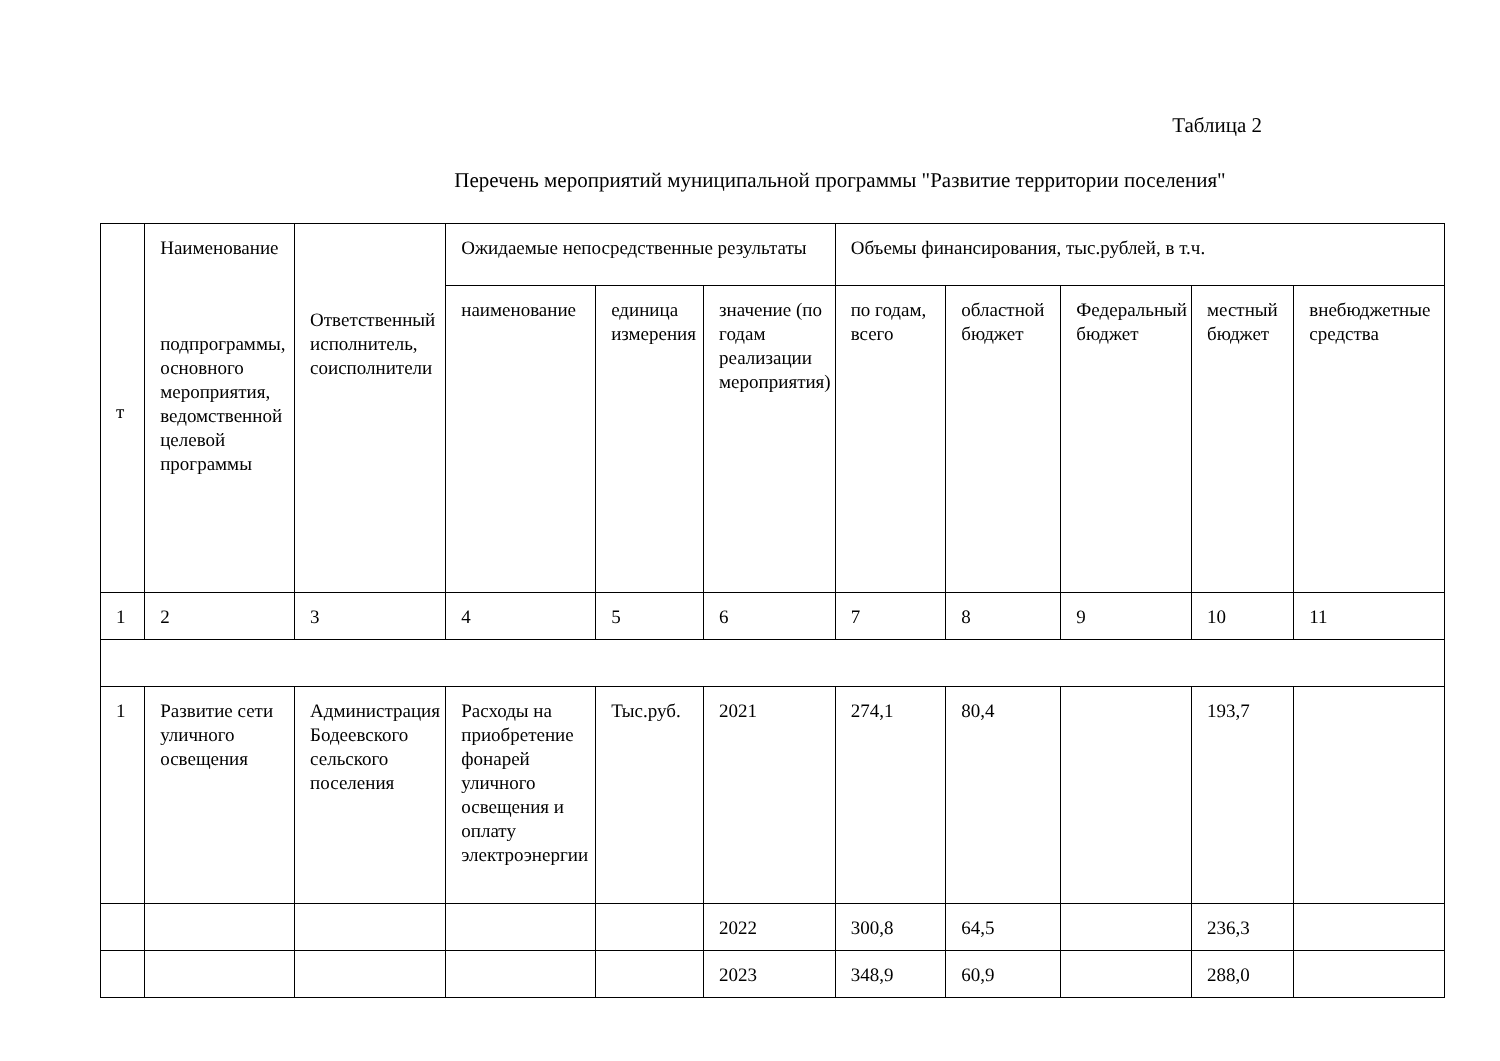Таблица 2
Перечень мероприятий муниципальной программы "Развитие территории поселения"
| т | Наименование подпрограммы, основного мероприятия, ведомственной целевой программы | Ответственный исполнитель, соисполнители | Ожидаемые непосредственные результаты | | | Объемы финансирования, тыс.рублей, в т.ч. | | | | |
| | | | наименование | единица измерения | значение (по годам реализации мероприятия) | по годам, всего | областной бюджет | Федеральный бюджет | местный бюджет | внебюджетные средства |
| 1 | 2 | 3 | 4 | 5 | 6 | 7 | 8 | 9 | 10 | 11 |
| 1 | Развитие сети уличного освещения | Администрация Бодеевского сельского поселения | Расходы на приобретение фонарей уличного освещения и оплату электроэнергии | Тыс.руб. | 2021 | 274,1 | 80,4 | | 193,7 | |
| | | | | | 2022 | 300,8 | 64,5 | | 236,3 | |
| | | | | | 2023 | 348,9 | 60,9 | | 288,0 | |